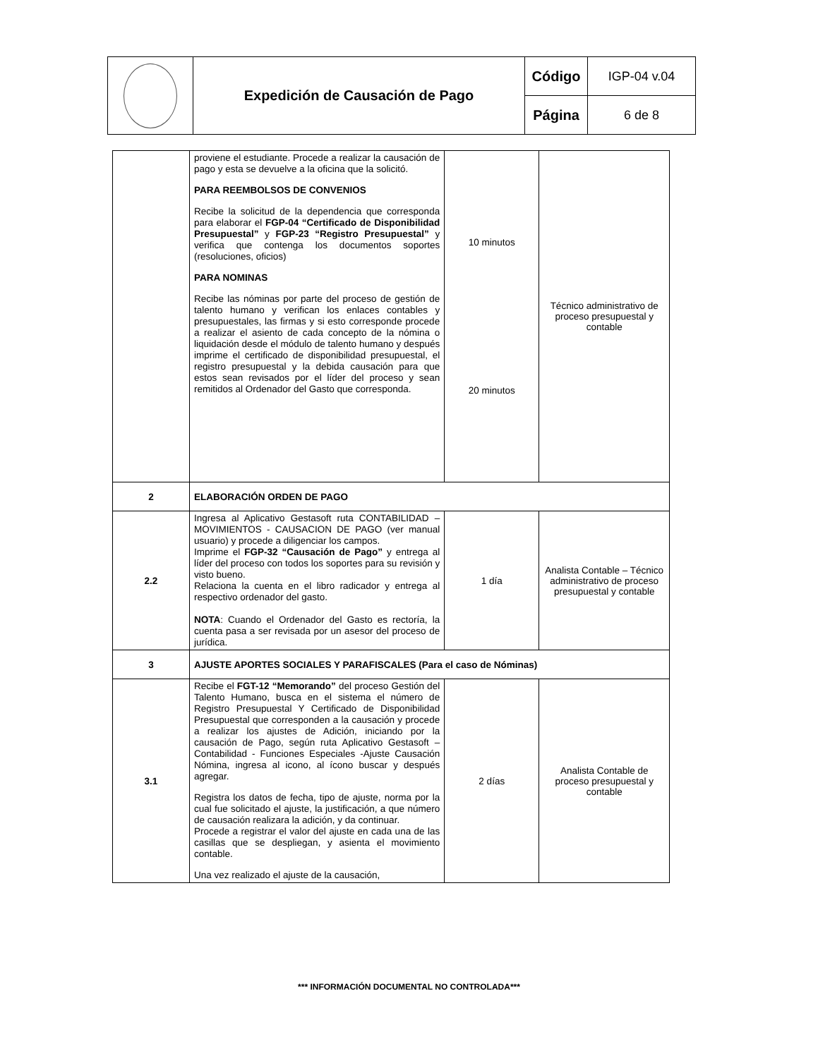| | Expedición de Causación de Pago | Código | IGP-04 v.04 |
| | | Página | 6 de 8 |
| | proviene el estudiante. Procede a realizar la causación de pago y esta se devuelve a la oficina que la solicitó. PARA REEMBOLSOS DE CONVENIOS Recibe la solicitud de la dependencia que corresponda para elaborar el FGP-04 “Certificado de Disponibilidad Presupuestal” y FGP-23 “Registro Presupuestal” y verifica que contenga los documentos soportes (resoluciones, oficios) PARA NOMINAS Recibe las nóminas por parte del proceso de gestión de talento humano y verifican los enlaces contables y presupuestales, las firmas y si esto corresponde procede a realizar el asiento de cada concepto de la nómina o liquidación desde el módulo de talento humano y después imprime el certificado de disponibilidad presupuestal, el registro presupuestal y la debida causación para que estos sean revisados por el líder del proceso y sean remitidos al Ordenador del Gasto que corresponda. | 10 minutos 20 minutos | Técnico administrativo de proceso presupuestal y contable |
| 2 | ELABORACIÓN ORDEN DE PAGO | | |
| 2.2 | Ingresa al Aplicativo Gestasoft ruta CONTABILIDAD – MOVIMIENTOS - CAUSACION DE PAGO (ver manual usuario) y procede a diligenciar los campos. Imprime el FGP-32 “Causación de Pago” y entrega al líder del proceso con todos los soportes para su revisión y visto bueno. Relaciona la cuenta en el libro radicador y entrega al respectivo ordenador del gasto. NOTA : Cuando el Ordenador del Gasto es rectoría, la cuenta pasa a ser revisada por un asesor del proceso de jurídica. | 1 día | Analista Contable – Técnico administrativo de proceso presupuestal y contable |
| 3 | AJUSTE APORTES SOCIALES Y PARAFISCALES (Para el caso de Nóminas) | | |
| 3.1 | Recibe el FGT-12 “Memorando” del proceso Gestión del Talento Humano, busca en el sistema el número de Registro Presupuestal Y Certificado de Disponibilidad Presupuestal que corresponden a la causación y procede a realizar los ajustes de Adición, iniciando por la causación de Pago, según ruta Aplicativo Gestasoft –Contabilidad - Funciones Especiales -Ajuste Causación Nómina, ingresa al icono, al ícono buscar y después agregar. Registra los datos de fecha, tipo de ajuste, norma por la cual fue solicitado el ajuste, la justificación, a que número de causación realizara la adición, y da continuar. Procede a registrar el valor del ajuste en cada una de las casillas que se despliegan, y asienta el movimiento contable. Una vez realizado el ajuste de la causación, | 2 días | Analista Contable de proceso presupuestal y contable |
*** INFORMACIÓN DOCUMENTAL NO CONTROLADA***